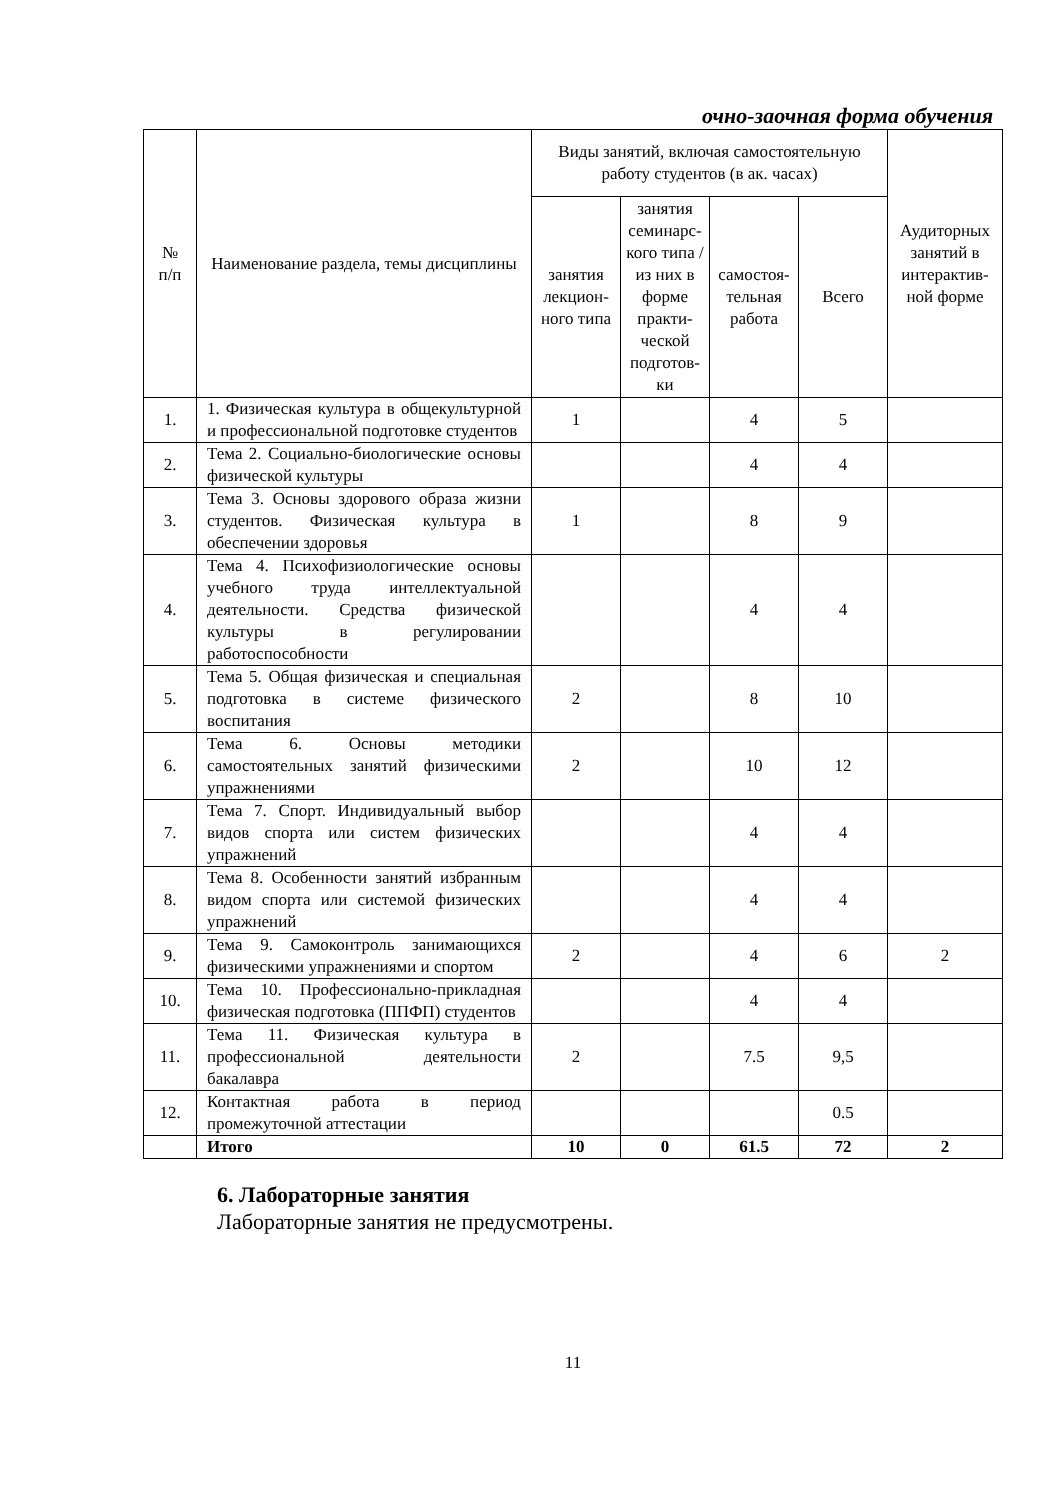очно-заочная форма обучения
| № п/п | Наименование раздела, темы дисциплины | Виды занятий, включая самостоятельную работу студентов (в ак. часах) | | | | Аудиторных занятий в интерактив-ной форме |
| --- | --- | --- | --- | --- | --- | --- |
| | | занятия лекцион-ного типа | занятия семинарс-кого типа /из них в форме практи-ческой подготов-ки | самостоя-тельная работа | Всего | |
| 1. | 1. Физическая культура в общекультурной и профессиональной подготовке студентов | 1 | | 4 | 5 | |
| 2. | Тема 2. Социально-биологические основы физической культуры | | | 4 | 4 | |
| 3. | Тема 3. Основы здорового образа жизни студентов. Физическая культура в обеспечении здоровья | 1 | | 8 | 9 | |
| 4. | Тема 4. Психофизиологические основы учебного труда интеллектуальной деятельности. Средства физической культуры в регулировании работоспособности | | | 4 | 4 | |
| 5. | Тема 5. Общая физическая и специальная подготовка в системе физического воспитания | 2 | | 8 | 10 | |
| 6. | Тема 6. Основы методики самостоятельных занятий физическими упражнениями | 2 | | 10 | 12 | |
| 7. | Тема 7. Спорт. Индивидуальный выбор видов спорта или систем физических упражнений | | | 4 | 4 | |
| 8. | Тема 8. Особенности занятий избранным видом спорта или системой физических упражнений | | | 4 | 4 | |
| 9. | Тема 9. Самоконтроль занимающихся физическими упражнениями и спортом | 2 | | 4 | 6 | 2 |
| 10. | Тема 10. Профессионально-прикладная физическая подготовка (ППФП) студентов | | | 4 | 4 | |
| 11. | Тема 11. Физическая культура в профессиональной деятельности бакалавра | 2 | | 7.5 | 9,5 | |
| 12. | Контактная работа в период промежуточной аттестации | | | | 0.5 | |
| | Итого | 10 | 0 | 61.5 | 72 | 2 |
6. Лабораторные занятия
Лабораторные занятия не предусмотрены.
11